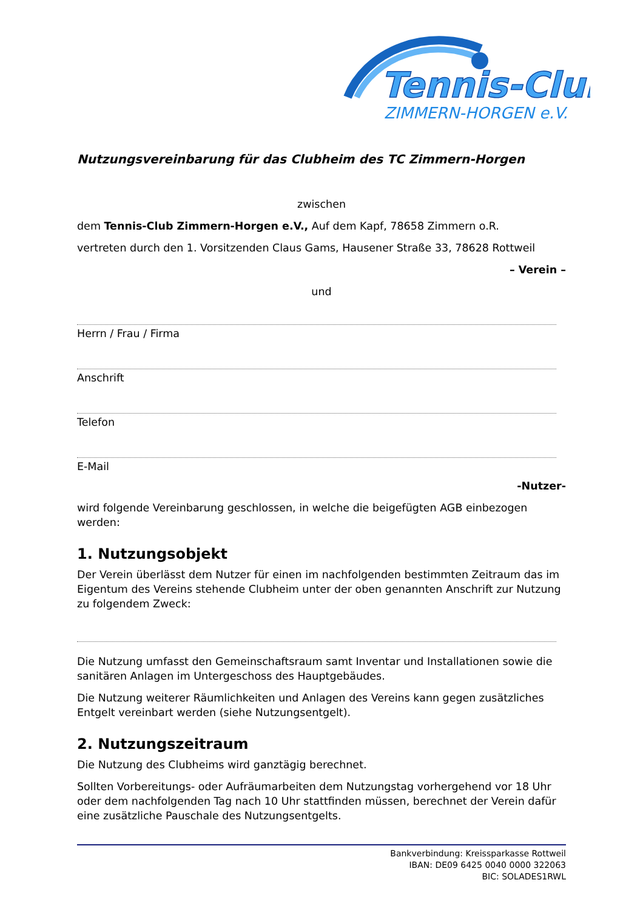Tennis-Club
ZIMMERN-HORGEN e.V.
Nutzungsvereinbarung für das Clubheim des TC Zimmern-Horgen
zwischen
dem Tennis-Club Zimmern-Horgen e.V., Auf dem Kapf, 78658 Zimmern o.R.
vertreten durch den 1. Vorsitzenden Claus Gams, Hausener Straße 33, 78628 Rottweil
– Verein –
und
Herrn / Frau / Firma
Anschrift
Telefon
E-Mail
-Nutzer-
wird folgende Vereinbarung geschlossen, in welche die beigefügten AGB einbezogen werden:
1. Nutzungsobjekt
Der Verein überlässt dem Nutzer für einen im nachfolgenden bestimmten Zeitraum das im Eigentum des Vereins stehende Clubheim unter der oben genannten Anschrift zur Nutzung zu folgendem Zweck:
Die Nutzung umfasst den Gemeinschaftsraum samt Inventar und Installationen sowie die sanitären Anlagen im Untergeschoss des Hauptgebäudes.
Die Nutzung weiterer Räumlichkeiten und Anlagen des Vereins kann gegen zusätzliches Entgelt vereinbart werden (siehe Nutzungsentgelt).
2. Nutzungszeitraum
Die Nutzung des Clubheims wird ganztägig berechnet.
Sollten Vorbereitungs- oder Aufräumarbeiten dem Nutzungstag vorhergehend vor 18 Uhr oder dem nachfolgenden Tag nach 10 Uhr stattfinden müssen, berechnet der Verein dafür eine zusätzliche Pauschale des Nutzungsentgelts.
Bankverbindung: Kreissparkasse Rottweil
IBAN: DE09 6425 0040 0000 322063
BIC: SOLADES1RWL